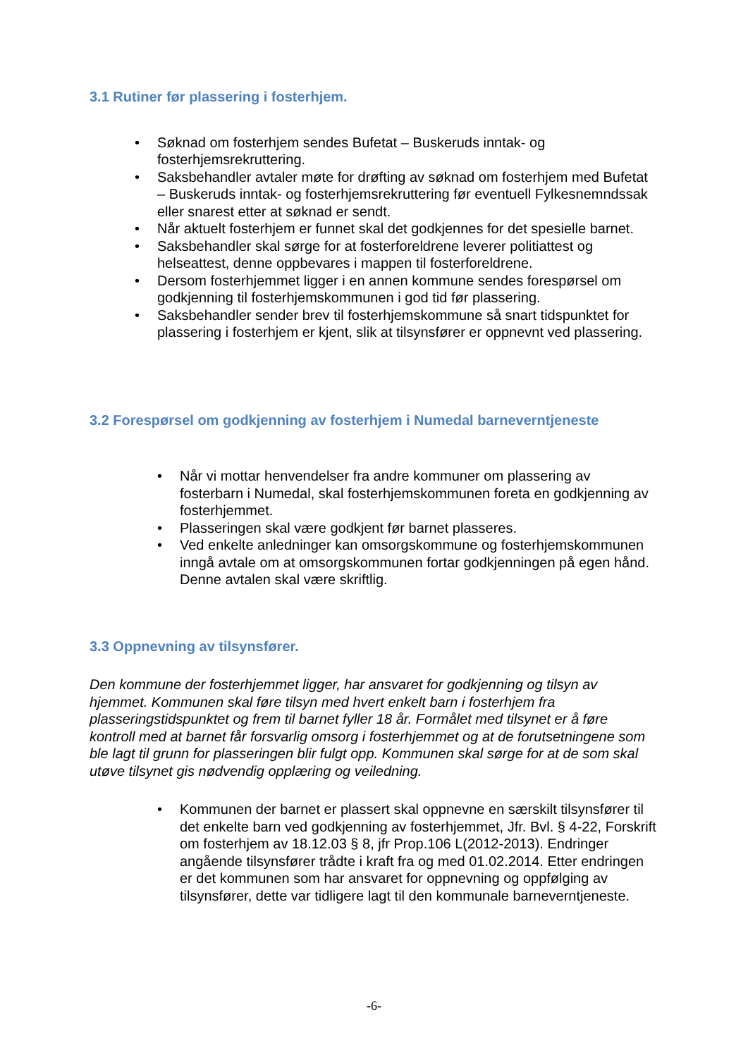3.1 Rutiner før plassering i fosterhjem.
• Søknad om fosterhjem sendes Bufetat – Buskeruds inntak- og fosterhjemsrekruttering.
• Saksbehandler avtaler møte for drøfting av søknad om fosterhjem med Bufetat – Buskeruds inntak- og fosterhjemsrekruttering før eventuell Fylkesnemndssak eller snarest etter at søknad er sendt.
• Når aktuelt fosterhjem er funnet skal det godkjennes for det spesielle barnet.
• Saksbehandler skal sørge for at fosterforeldrene leverer politiattest og helseattest, denne oppbevares i mappen til fosterforeldrene.
• Dersom fosterhjemmet ligger i en annen kommune sendes forespørsel om godkjenning til fosterhjemskommunen i god tid før plassering.
• Saksbehandler sender brev til fosterhjemskommune så snart tidspunktet for plassering i fosterhjem er kjent, slik at tilsynsfører er oppnevnt ved plassering.
3.2 Forespørsel om godkjenning av fosterhjem i Numedal barneverntjeneste
• Når vi mottar henvendelser fra andre kommuner om plassering av fosterbarn i Numedal, skal fosterhjemskommunen foreta en godkjenning av fosterhjemmet.
• Plasseringen skal være godkjent før barnet plasseres.
• Ved enkelte anledninger kan omsorgskommune og fosterhjemskommunen inngå avtale om at omsorgskommunen fortar godkjenningen på egen hånd. Denne avtalen skal være skriftlig.
3.3 Oppnevning av tilsynsfører.
Den kommune der fosterhjemmet ligger, har ansvaret for godkjenning og tilsyn av hjemmet. Kommunen skal føre tilsyn med hvert enkelt barn i fosterhjem fra plasseringstidspunktet og frem til barnet fyller 18 år. Formålet med tilsynet er å føre kontroll med at barnet får forsvarlig omsorg i fosterhjemmet og at de forutsetningene som ble lagt til grunn for plasseringen blir fulgt opp. Kommunen skal sørge for at de som skal utøve tilsynet gis nødvendig opplæring og veiledning.
• Kommunen der barnet er plassert skal oppnevne en særskilt tilsynsfører til det enkelte barn ved godkjenning av fosterhjemmet, Jfr. Bvl. § 4-22, Forskrift om fosterhjem av 18.12.03 § 8, jfr Prop.106 L(2012-2013). Endringer angående tilsynsfører trådte i kraft fra og med 01.02.2014. Etter endringen er det kommunen som har ansvaret for oppnevning og oppfølging av tilsynsfører, dette var tidligere lagt til den kommunale barneverntjeneste.
-6-